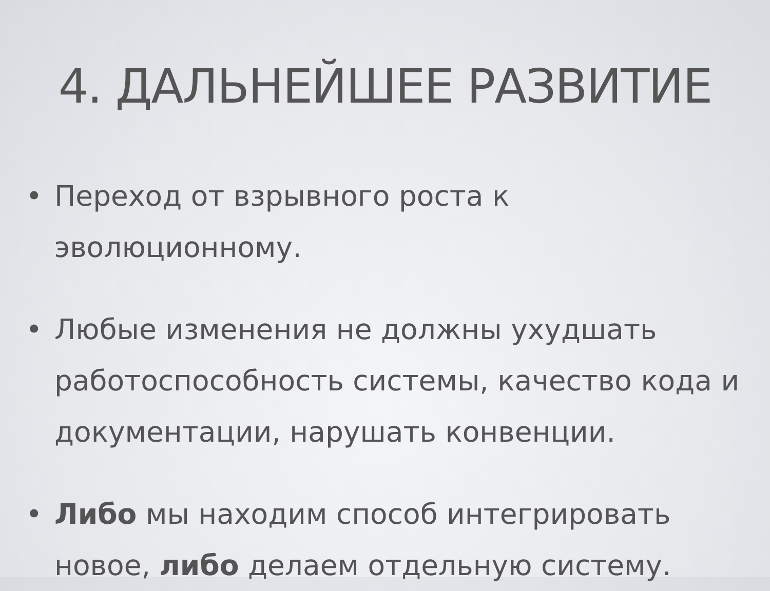4. ДАЛЬНЕЙШЕЕ РАЗВИТИЕ
• Переход от взрывного роста к эволюционному.
• Любые изменения не должны ухудшать работоспособность системы, качество кода и документации, нарушать конвенции.
• Либо мы находим способ интегрировать новое, либо делаем отдельную систему.